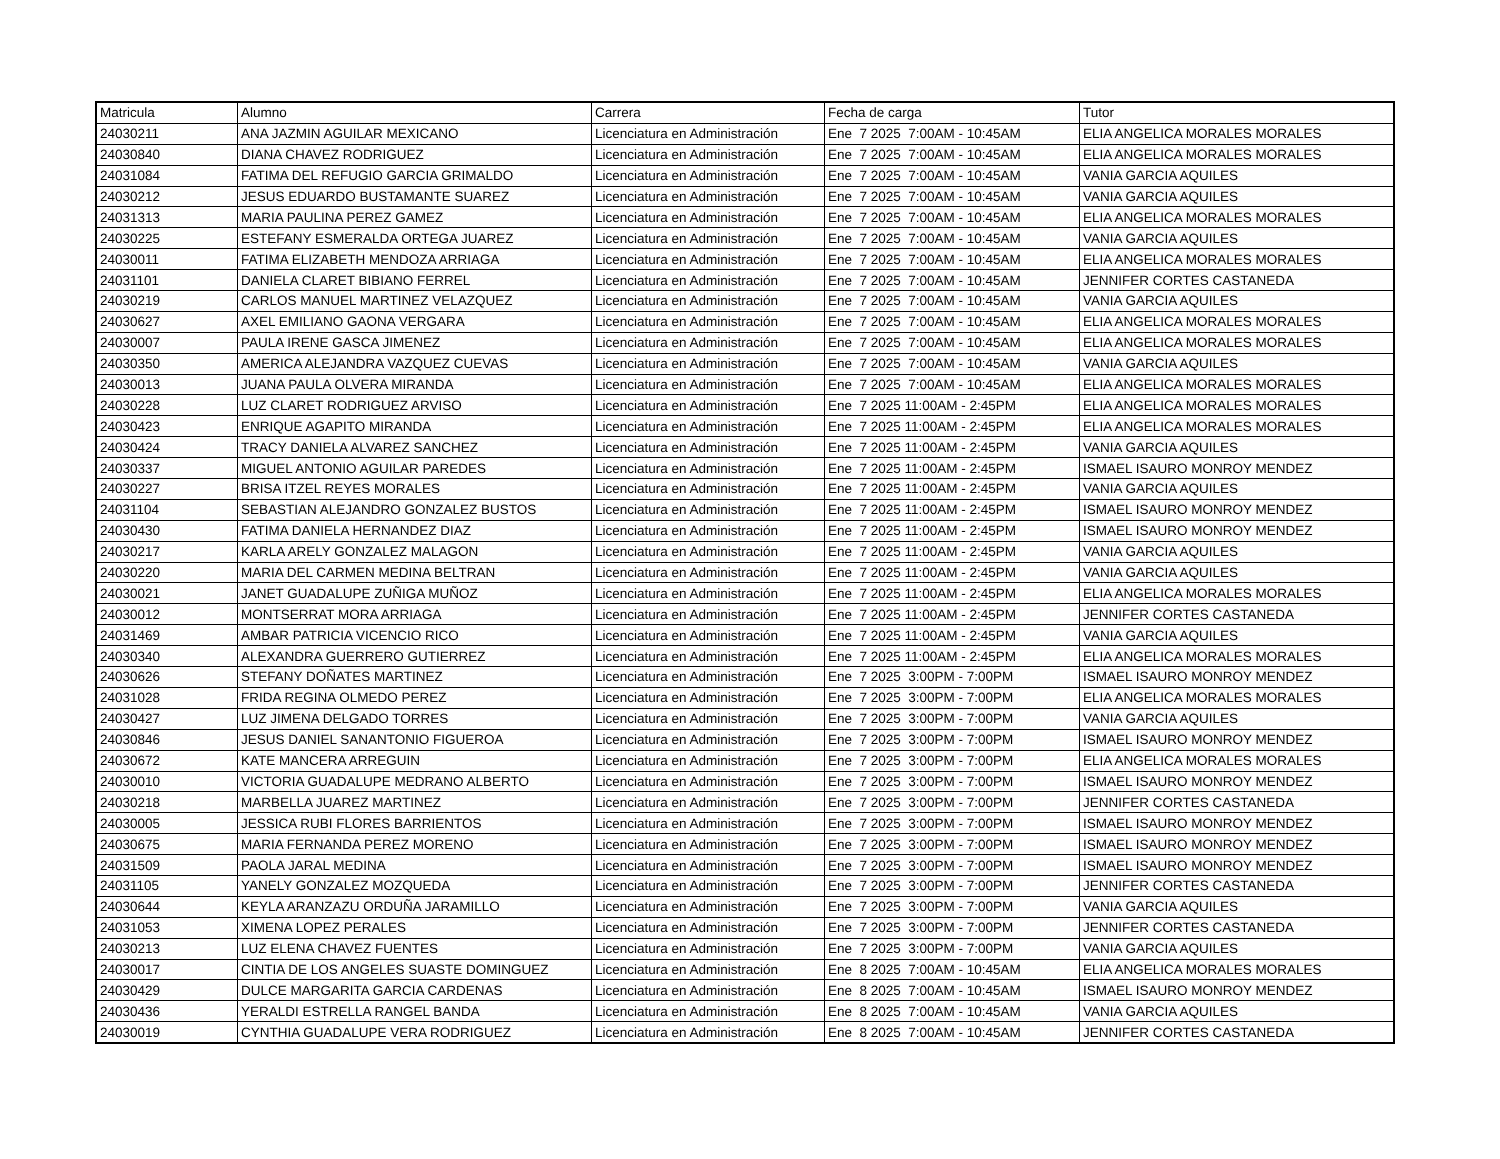| Matricula | Alumno | Carrera | Fecha de carga | Tutor |
| --- | --- | --- | --- | --- |
| 24030211 | ANA JAZMIN AGUILAR MEXICANO | Licenciatura en Administración | Ene 7 2025 7:00AM - 10:45AM | ELIA ANGELICA MORALES MORALES |
| 24030840 | DIANA CHAVEZ RODRIGUEZ | Licenciatura en Administración | Ene 7 2025 7:00AM - 10:45AM | ELIA ANGELICA MORALES MORALES |
| 24031084 | FATIMA DEL REFUGIO GARCIA GRIMALDO | Licenciatura en Administración | Ene 7 2025 7:00AM - 10:45AM | VANIA GARCIA AQUILES |
| 24030212 | JESUS EDUARDO BUSTAMANTE SUAREZ | Licenciatura en Administración | Ene 7 2025 7:00AM - 10:45AM | VANIA GARCIA AQUILES |
| 24031313 | MARIA PAULINA PEREZ GAMEZ | Licenciatura en Administración | Ene 7 2025 7:00AM - 10:45AM | ELIA ANGELICA MORALES MORALES |
| 24030225 | ESTEFANY ESMERALDA ORTEGA JUAREZ | Licenciatura en Administración | Ene 7 2025 7:00AM - 10:45AM | VANIA GARCIA AQUILES |
| 24030011 | FATIMA ELIZABETH MENDOZA ARRIAGA | Licenciatura en Administración | Ene 7 2025 7:00AM - 10:45AM | ELIA ANGELICA MORALES MORALES |
| 24031101 | DANIELA CLARET BIBIANO FERREL | Licenciatura en Administración | Ene 7 2025 7:00AM - 10:45AM | JENNIFER CORTES CASTANEDA |
| 24030219 | CARLOS MANUEL MARTINEZ VELAZQUEZ | Licenciatura en Administración | Ene 7 2025 7:00AM - 10:45AM | VANIA GARCIA AQUILES |
| 24030627 | AXEL EMILIANO GAONA VERGARA | Licenciatura en Administración | Ene 7 2025 7:00AM - 10:45AM | ELIA ANGELICA MORALES MORALES |
| 24030007 | PAULA IRENE GASCA JIMENEZ | Licenciatura en Administración | Ene 7 2025 7:00AM - 10:45AM | ELIA ANGELICA MORALES MORALES |
| 24030350 | AMERICA ALEJANDRA VAZQUEZ CUEVAS | Licenciatura en Administración | Ene 7 2025 7:00AM - 10:45AM | VANIA GARCIA AQUILES |
| 24030013 | JUANA PAULA OLVERA MIRANDA | Licenciatura en Administración | Ene 7 2025 7:00AM - 10:45AM | ELIA ANGELICA MORALES MORALES |
| 24030228 | LUZ CLARET RODRIGUEZ ARVISO | Licenciatura en Administración | Ene 7 2025 11:00AM - 2:45PM | ELIA ANGELICA MORALES MORALES |
| 24030423 | ENRIQUE AGAPITO MIRANDA | Licenciatura en Administración | Ene 7 2025 11:00AM - 2:45PM | ELIA ANGELICA MORALES MORALES |
| 24030424 | TRACY DANIELA ALVAREZ SANCHEZ | Licenciatura en Administración | Ene 7 2025 11:00AM - 2:45PM | VANIA GARCIA AQUILES |
| 24030337 | MIGUEL ANTONIO AGUILAR PAREDES | Licenciatura en Administración | Ene 7 2025 11:00AM - 2:45PM | ISMAEL ISAURO MONROY MENDEZ |
| 24030227 | BRISA ITZEL REYES MORALES | Licenciatura en Administración | Ene 7 2025 11:00AM - 2:45PM | VANIA GARCIA AQUILES |
| 24031104 | SEBASTIAN ALEJANDRO GONZALEZ BUSTOS | Licenciatura en Administración | Ene 7 2025 11:00AM - 2:45PM | ISMAEL ISAURO MONROY MENDEZ |
| 24030430 | FATIMA DANIELA HERNANDEZ DIAZ | Licenciatura en Administración | Ene 7 2025 11:00AM - 2:45PM | ISMAEL ISAURO MONROY MENDEZ |
| 24030217 | KARLA ARELY GONZALEZ MALAGON | Licenciatura en Administración | Ene 7 2025 11:00AM - 2:45PM | VANIA GARCIA AQUILES |
| 24030220 | MARIA DEL CARMEN MEDINA BELTRAN | Licenciatura en Administración | Ene 7 2025 11:00AM - 2:45PM | VANIA GARCIA AQUILES |
| 24030021 | JANET GUADALUPE ZUÑIGA MUÑOZ | Licenciatura en Administración | Ene 7 2025 11:00AM - 2:45PM | ELIA ANGELICA MORALES MORALES |
| 24030012 | MONTSERRAT MORA ARRIAGA | Licenciatura en Administración | Ene 7 2025 11:00AM - 2:45PM | JENNIFER CORTES CASTANEDA |
| 24031469 | AMBAR PATRICIA VICENCIO RICO | Licenciatura en Administración | Ene 7 2025 11:00AM - 2:45PM | VANIA GARCIA AQUILES |
| 24030340 | ALEXANDRA GUERRERO GUTIERREZ | Licenciatura en Administración | Ene 7 2025 11:00AM - 2:45PM | ELIA ANGELICA MORALES MORALES |
| 24030626 | STEFANY DOÑATES MARTINEZ | Licenciatura en Administración | Ene 7 2025 3:00PM - 7:00PM | ISMAEL ISAURO MONROY MENDEZ |
| 24031028 | FRIDA REGINA OLMEDO PEREZ | Licenciatura en Administración | Ene 7 2025 3:00PM - 7:00PM | ELIA ANGELICA MORALES MORALES |
| 24030427 | LUZ JIMENA DELGADO TORRES | Licenciatura en Administración | Ene 7 2025 3:00PM - 7:00PM | VANIA GARCIA AQUILES |
| 24030846 | JESUS DANIEL SANANTONIO FIGUEROA | Licenciatura en Administración | Ene 7 2025 3:00PM - 7:00PM | ISMAEL ISAURO MONROY MENDEZ |
| 24030672 | KATE MANCERA ARREGUIN | Licenciatura en Administración | Ene 7 2025 3:00PM - 7:00PM | ELIA ANGELICA MORALES MORALES |
| 24030010 | VICTORIA GUADALUPE MEDRANO ALBERTO | Licenciatura en Administración | Ene 7 2025 3:00PM - 7:00PM | ISMAEL ISAURO MONROY MENDEZ |
| 24030218 | MARBELLA JUAREZ MARTINEZ | Licenciatura en Administración | Ene 7 2025 3:00PM - 7:00PM | JENNIFER CORTES CASTANEDA |
| 24030005 | JESSICA RUBI FLORES BARRIENTOS | Licenciatura en Administración | Ene 7 2025 3:00PM - 7:00PM | ISMAEL ISAURO MONROY MENDEZ |
| 24030675 | MARIA FERNANDA PEREZ MORENO | Licenciatura en Administración | Ene 7 2025 3:00PM - 7:00PM | ISMAEL ISAURO MONROY MENDEZ |
| 24031509 | PAOLA JARAL MEDINA | Licenciatura en Administración | Ene 7 2025 3:00PM - 7:00PM | ISMAEL ISAURO MONROY MENDEZ |
| 24031105 | YANELY GONZALEZ MOZQUEDA | Licenciatura en Administración | Ene 7 2025 3:00PM - 7:00PM | JENNIFER CORTES CASTANEDA |
| 24030644 | KEYLA ARANZAZU ORDUÑA JARAMILLO | Licenciatura en Administración | Ene 7 2025 3:00PM - 7:00PM | VANIA GARCIA AQUILES |
| 24031053 | XIMENA LOPEZ PERALES | Licenciatura en Administración | Ene 7 2025 3:00PM - 7:00PM | JENNIFER CORTES CASTANEDA |
| 24030213 | LUZ ELENA CHAVEZ FUENTES | Licenciatura en Administración | Ene 7 2025 3:00PM - 7:00PM | VANIA GARCIA AQUILES |
| 24030017 | CINTIA DE LOS ANGELES SUASTE DOMINGUEZ | Licenciatura en Administración | Ene 8 2025 7:00AM - 10:45AM | ELIA ANGELICA MORALES MORALES |
| 24030429 | DULCE MARGARITA GARCIA CARDENAS | Licenciatura en Administración | Ene 8 2025 7:00AM - 10:45AM | ISMAEL ISAURO MONROY MENDEZ |
| 24030436 | YERALDI ESTRELLA RANGEL BANDA | Licenciatura en Administración | Ene 8 2025 7:00AM - 10:45AM | VANIA GARCIA AQUILES |
| 24030019 | CYNTHIA GUADALUPE VERA RODRIGUEZ | Licenciatura en Administración | Ene 8 2025 7:00AM - 10:45AM | JENNIFER CORTES CASTANEDA |